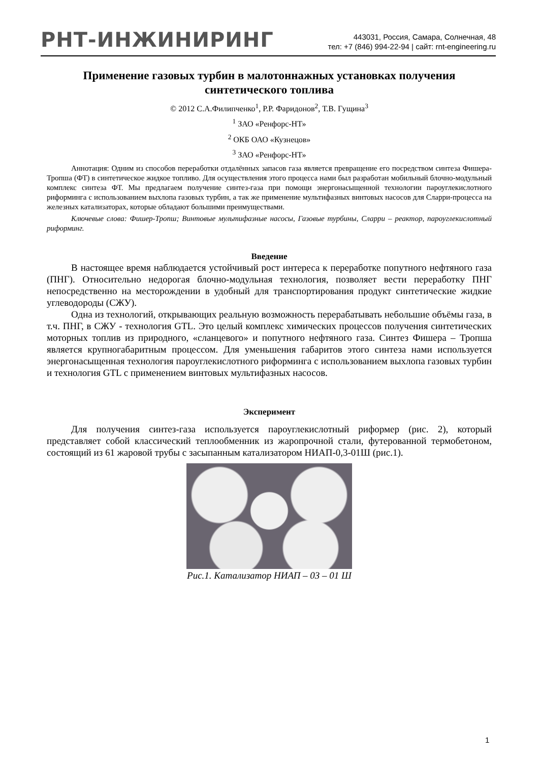РНТ-ИНЖИНИРИНГ
443031, Россия, Самара, Солнечная, 48
тел: +7 (846) 994-22-94 | сайт: rnt-engineering.ru
Применение газовых турбин в малотоннажных установках получения синтетического топлива
© 2012 С.А.Филипченко<sup>1</sup>, Р.Р. Фаридонов<sup>2</sup>, Т.В. Гущина<sup>3</sup>
<sup>1</sup> ЗАО «Ренфорс-НТ»
<sup>2</sup> ОКБ ОАО «Кузнецов»
<sup>3</sup> ЗАО «Ренфорс-НТ»
Аннотация: Одним из способов переработки отдалённых запасов газа является превращение его посредством синтеза Фишера-Тропша (ФТ) в синтетическое жидкое топливо. Для осуществления этого процесса нами был разработан мобильный блочно-модульный комплекс синтеза ФТ. Мы предлагаем получение синтез-газа при помощи энергонасыщенной технологии пароуглекислотного риформинга с использованием выхлопа газовых турбин, а так же применение мультифазных винтовых насосов для Сларри-процесса на железных катализаторах, которые обладают большими преимуществами.
Ключевые слова: Фишер-Тропш; Винтовые мультифазные насосы, Газовые турбины, Сларри – реактор, пароуглекислотный риформинг.
Введение
В настоящее время наблюдается устойчивый рост интереса к переработке попутного нефтяного газа (ПНГ). Относительно недорогая блочно-модульная технология, позволяет вести переработку ПНГ непосредственно на месторождении в удобный для транспортирования продукт синтетические жидкие углеводороды (СЖУ).
Одна из технологий, открывающих реальную возможность перерабатывать небольшие объёмы газа, в т.ч. ПНГ, в СЖУ - технология GTL. Это целый комплекс химических процессов получения синтетических моторных топлив из природного, «сланцевого» и попутного нефтяного газа. Синтез Фишера – Тропша является крупногабаритным процессом. Для уменьшения габаритов этого синтеза нами используется энергонасыщенная технология пароуглекислотного риформинга с использованием выхлопа газовых турбин и технология GTL с применением винтовых мультифазных насосов.
Эксперимент
Для получения синтез-газа используется пароуглекислотный риформер (рис. 2), который представляет собой классический теплообменник из жаропрочной стали, футерованной термобетоном, состоящий из 61 жаровой трубы с засыпанным катализатором НИАП-0,3-01Ш (рис.1).
Рис.1. Катализатор НИАП – 03 – 01 Ш
1